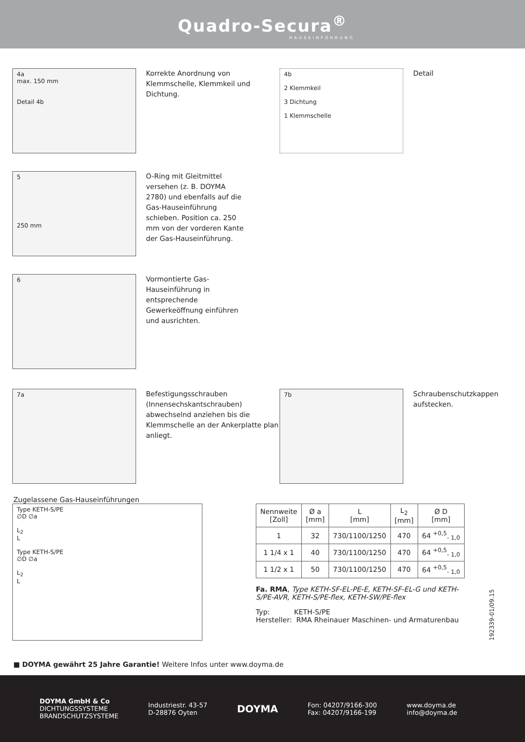Quadro-Secura<sup>®</sup>
HAUSEINFÜHRUNG
4a
max. 150 mm
Detail 4b
Korrekte Anordnung von Klemmschelle, Klemmkeil und Dichtung.
4b
2 Klemmkeil
3 Dichtung
1 Klemmschelle
Detail
5
250 mm
O-Ring mit Gleitmittel versehen (z. B. DOYMA 2780) und ebenfalls auf die Gas-Hauseinführung schieben. Position ca. 250 mm von der vorderen Kante der Gas-Hauseinführung.
6
Vormontierte Gas-Hauseinführung in entsprechende Gewerkeöffnung einführen und ausrichten.
7a
Befestigungsschrauben (Innensechskantschrauben) abwechselnd anziehen bis die Klemmschelle an der Ankerplatte plan anliegt.
7b
Schraubenschutzkappen aufstecken.
Zugelassene Gas-Hauseinführungen
Type KETH-S/PE
∅D ∅a
L<sub>2</sub>
L
Type KETH-S/PE
∅D ∅a
L<sub>2</sub>
L
| Nennweite [Zoll] | Ø a [mm] | L [mm] | L<sub>2</sub> [mm] | Ø D [mm] |
| --- | --- | --- | --- | --- |
| 1 | 32 | 730/1100/1250 | 470 | 64 <sup>+0,5</sup><sub>- 1,0</sub> |
| 1 1/4 x 1 | 40 | 730/1100/1250 | 470 | 64 <sup>+0,5</sup><sub>- 1,0</sub> |
| 1 1/2 x 1 | 50 | 730/1100/1250 | 470 | 64 <sup>+0,5</sup><sub>- 1,0</sub> |
Fa. RMA, Type KETH-SF-EL-PE-E, KETH-SF-EL-G und KETH-S/PE-AVR, KETH-S/PE-flex, KETH-SW/PE-flex
Typ: KETH-S/PE
Hersteller: RMA Rheinauer Maschinen- und Armaturenbau
192339-01/09.15
■ DOYMA gewährt 25 Jahre Garantie! Weitere Infos unter www.doyma.de
DOYMA GmbH & Co
DICHTUNGSSYSTEME
BRANDSCHUTZSYSTEME
Industriestr. 43-57
D-28876 Oyten
DOYMA
Fon: 04207/9166-300
Fax: 04207/9166-199
www.doyma.de
info@doyma.de